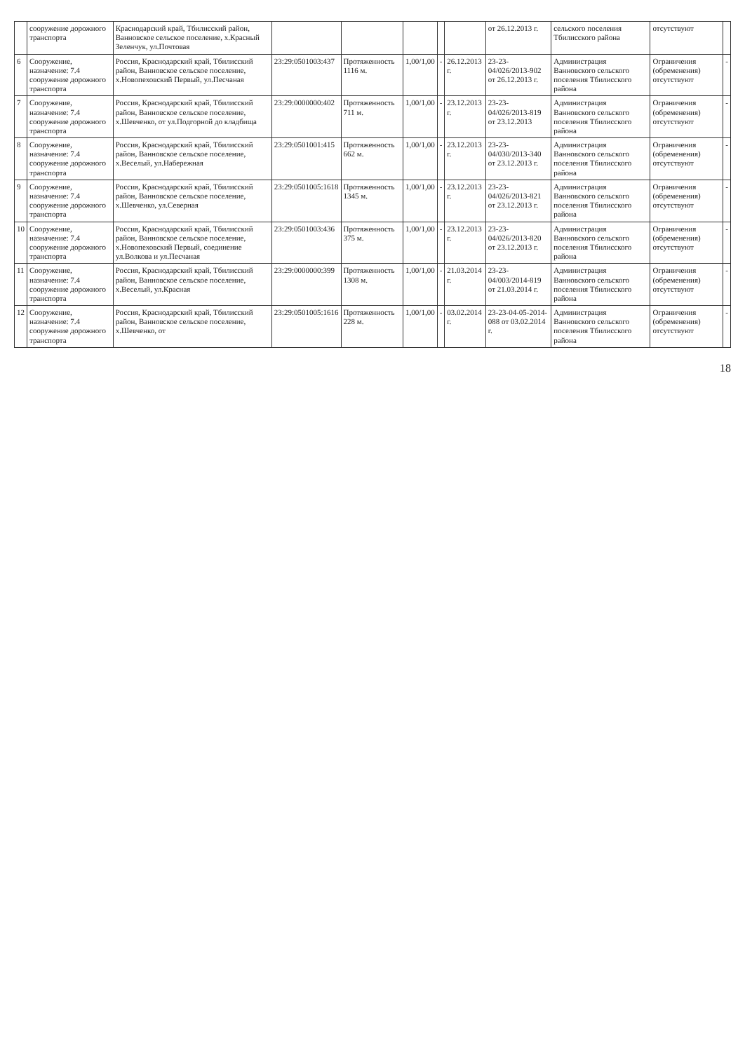| | сооружение дорожного транспорта | Краснодарский край, Тбилисский район, Ванновское сельское поселение, х.Красный Зеленчук, ул.Почтовая | | | | | | от 26.12.2013 г. | сельского поселения Тбилисского района | отсутствуют | |
| 6 | Сооружение, назначение: 7.4 сооружение дорожного транспорта | Россия, Краснодарский край, Тбилисский район, Ванновское сельское поселение, х.Новопеховский Первый, ул.Песчаная | 23:29:0501003:437 | Протяженность 1116 м. | 1,00/1,00 | - | 26.12.2013 г. | 23-23-04/026/2013-902 от 26.12.2013 г. | Администрация Ванновского сельского поселения Тбилисского района | Ограничения (обременения) отсутствуют | - |
| 7 | Сооружение, назначение: 7.4 сооружение дорожного транспорта | Россия, Краснодарский край, Тбилисский район, Ванновское сельское поселение, х.Шевченко, от ул.Подгорной до кладбища | 23:29:0000000:402 | Протяженность 711 м. | 1,00/1,00 | - | 23.12.2013 г. | 23-23-04/026/2013-819 от 23.12.2013 | Администрация Ванновского сельского поселения Тбилисского района | Ограничения (обременения) отсутствуют | - |
| 8 | Сооружение, назначение: 7.4 сооружение дорожного транспорта | Россия, Краснодарский край, Тбилисский район, Ванновское сельское поселение, х.Веселый, ул.Набережная | 23:29:0501001:415 | Протяженность 662 м. | 1,00/1,00 | - | 23.12.2013 г. | 23-23-04/030/2013-340 от 23.12.2013 г. | Администрация Ванновского сельского поселения Тбилисского района | Ограничения (обременения) отсутствуют | - |
| 9 | Сооружение, назначение: 7.4 сооружение дорожного транспорта | Россия, Краснодарский край, Тбилисский район, Ванновское сельское поселение, х.Шевченко, ул.Северная | 23:29:0501005:1618 | Протяженность 1345 м. | 1,00/1,00 | - | 23.12.2013 г. | 23-23-04/026/2013-821 от 23.12.2013 г. | Администрация Ванновского сельского поселения Тбилисского района | Ограничения (обременения) отсутствуют | - |
| 10 | Сооружение, назначение: 7.4 сооружение дорожного транспорта | Россия, Краснодарский край, Тбилисский район, Ванновское сельское поселение, х.Новопеховский Первый, соединение ул.Волкова и ул.Песчаная | 23:29:0501003:436 | Протяженность 375 м. | 1,00/1,00 | - | 23.12.2013 г. | 23-23-04/026/2013-820 от 23.12.2013 г. | Администрация Ванновского сельского поселения Тбилисского района | Ограничения (обременения) отсутствуют | - |
| 11 | Сооружение, назначение: 7.4 сооружение дорожного транспорта | Россия, Краснодарский край, Тбилисский район, Ванновское сельское поселение, х.Веселый, ул.Красная | 23:29:0000000:399 | Протяженность 1308 м. | 1,00/1,00 | - | 21.03.2014 г. | 23-23-04/003/2014-819 от 21.03.2014 г. | Администрация Ванновского сельского поселения Тбилисского района | Ограничения (обременения) отсутствуют | - |
| 12 | Сооружение, назначение: 7.4 сооружение дорожного транспорта | Россия, Краснодарский край, Тбилисский район, Ванновское сельское поселение, х.Шевченко, от | 23:29:0501005:1616 | Протяженность 228 м. | 1,00/1,00 | - | 03.02.2014 г. | 23-23-04-05-2014-088 от 03.02.2014 г. | Администрация Ванновского сельского поселения Тбилисского района | Ограничения (обременения) отсутствуют | - |
18